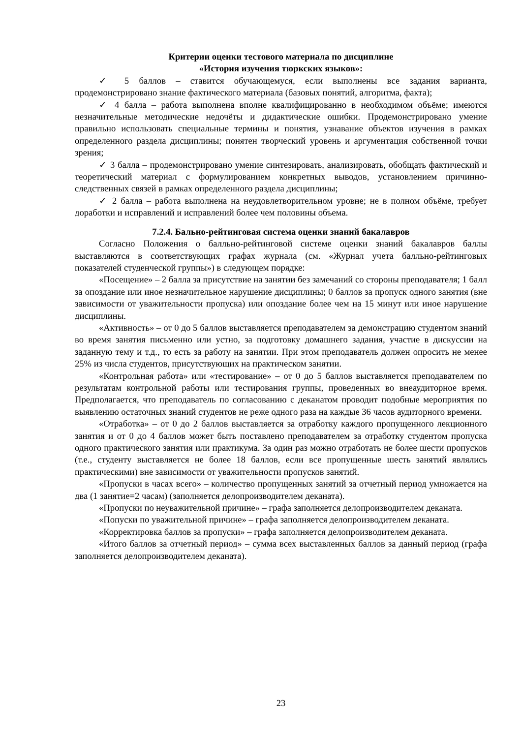Критерии оценки тестового материала по дисциплине
«История изучения тюркских языков»:
✓ 5 баллов – ставится обучающемуся, если выполнены все задания варианта, продемонстрировано знание фактического материала (базовых понятий, алгоритма, факта);
✓ 4 балла – работа выполнена вполне квалифицированно в необходимом объёме; имеются незначительные методические недочёты и дидактические ошибки. Продемонстрировано умение правильно использовать специальные термины и понятия, узнавание объектов изучения в рамках определенного раздела дисциплины; понятен творческий уровень и аргументация собственной точки зрения;
✓ 3 балла – продемонстрировано умение синтезировать, анализировать, обобщать фактический и теоретический материал с формулированием конкретных выводов, установлением причинно-следственных связей в рамках определенного раздела дисциплины;
✓ 2 балла – работа выполнена на неудовлетворительном уровне; не в полном объёме, требует доработки и исправлений и исправлений более чем половины объема.
7.2.4. Бально-рейтинговая система оценки знаний бакалавров
Согласно Положения о балльно-рейтинговой системе оценки знаний бакалавров баллы выставляются в соответствующих графах журнала (см. «Журнал учета балльно-рейтинговых показателей студенческой группы») в следующем порядке:
«Посещение» – 2 балла за присутствие на занятии без замечаний со стороны преподавателя; 1 балл за опоздание или иное незначительное нарушение дисциплины; 0 баллов за пропуск одного занятия (вне зависимости от уважительности пропуска) или опоздание более чем на 15 минут или иное нарушение дисциплины.
«Активность» – от 0 до 5 баллов выставляется преподавателем за демонстрацию студентом знаний во время занятия письменно или устно, за подготовку домашнего задания, участие в дискуссии на заданную тему и т.д., то есть за работу на занятии. При этом преподаватель должен опросить не менее 25% из числа студентов, присутствующих на практическом занятии.
«Контрольная работа» или «тестирование» – от 0 до 5 баллов выставляется преподавателем по результатам контрольной работы или тестирования группы, проведенных во внеаудиторное время. Предполагается, что преподаватель по согласованию с деканатом проводит подобные мероприятия по выявлению остаточных знаний студентов не реже одного раза на каждые 36 часов аудиторного времени.
«Отработка» – от 0 до 2 баллов выставляется за отработку каждого пропущенного лекционного занятия и от 0 до 4 баллов может быть поставлено преподавателем за отработку студентом пропуска одного практического занятия или практикума. За один раз можно отработать не более шести пропусков (т.е., студенту выставляется не более 18 баллов, если все пропущенные шесть занятий являлись практическими) вне зависимости от уважительности пропусков занятий.
«Пропуски в часах всего» – количество пропущенных занятий за отчетный период умножается на два (1 занятие=2 часам) (заполняется делопроизводителем деканата).
«Пропуски по неуважительной причине» – графа заполняется делопроизводителем деканата.
«Попуски по уважительной причине» – графа заполняется делопроизводителем деканата.
«Корректировка баллов за пропуски» – графа заполняется делопроизводителем деканата.
«Итого баллов за отчетный период» – сумма всех выставленных баллов за данный период (графа заполняется делопроизводителем деканата).
23